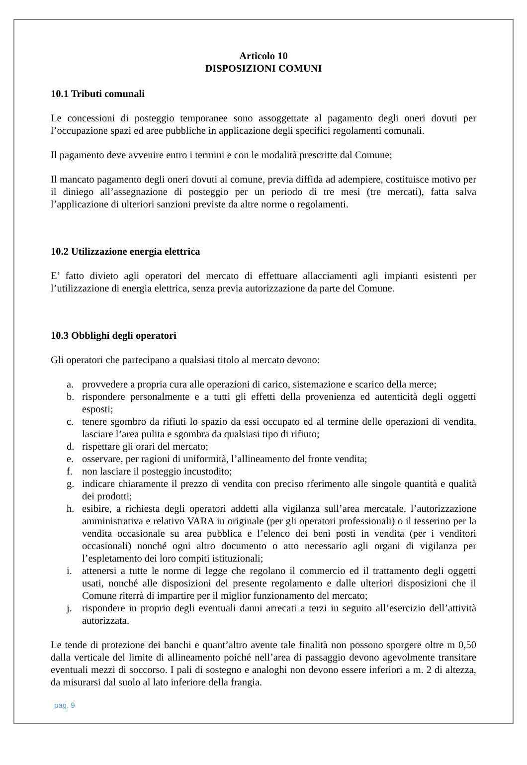Articolo 10
DISPOSIZIONI COMUNI
10.1 Tributi comunali
Le concessioni di posteggio temporanee sono assoggettate al pagamento degli oneri dovuti per l’occupazione spazi ed aree pubbliche in applicazione degli specifici regolamenti comunali.
Il pagamento deve avvenire entro i termini e con le modalità prescritte dal Comune;
Il mancato pagamento degli oneri dovuti al comune, previa diffida ad adempiere, costituisce motivo per il diniego all’assegnazione di posteggio per un periodo di tre mesi (tre mercati), fatta salva l’applicazione di ulteriori sanzioni previste da altre norme o regolamenti.
10.2 Utilizzazione energia elettrica
E’ fatto divieto agli operatori del mercato di effettuare allacciamenti agli impianti esistenti per l’utilizzazione di energia elettrica, senza previa autorizzazione da parte del Comune.
10.3 Obblighi degli operatori
Gli operatori che partecipano a qualsiasi titolo al mercato devono:
a. provvedere a propria cura alle operazioni di carico, sistemazione e scarico della merce;
b. rispondere personalmente e a tutti gli effetti della provenienza ed autenticità degli oggetti esposti;
c. tenere sgombro da rifiuti lo spazio da essi occupato ed al termine delle operazioni di vendita, lasciare l’area pulita e sgombra da qualsiasi tipo di rifiuto;
d. rispettare gli orari del mercato;
e. osservare, per ragioni di uniformità, l’allineamento del fronte vendita;
f. non lasciare il posteggio incustodito;
g. indicare chiaramente il prezzo di vendita con preciso rferimento alle singole quantità e qualità dei prodotti;
h. esibire, a richiesta degli operatori addetti alla vigilanza sull’area mercatale, l’autorizzazione amministrativa e relativo VARA in originale (per gli operatori professionali) o il tesserino per la vendita occasionale su area pubblica e l’elenco dei beni posti in vendita (per i venditori occasionali) nonché ogni altro documento o atto necessario agli organi di vigilanza per l’espletamento dei loro compiti istituzionali;
i. attenersi a tutte le norme di legge che regolano il commercio ed il trattamento degli oggetti usati, nonché alle disposizioni del presente regolamento e dalle ulteriori disposizioni che il Comune riterrà di impartire per il miglior funzionamento del mercato;
j. rispondere in proprio degli eventuali danni arrecati a terzi in seguito all’esercizio dell’attività autorizzata.
Le tende di protezione dei banchi e quant’altro avente tale finalità non possono sporgere oltre m 0,50 dalla verticale del limite di allineamento poiché nell’area di passaggio devono agevolmente transitare eventuali mezzi di soccorso. I pali di sostegno e analoghi non devono essere inferiori a m. 2 di altezza, da misurarsi dal suolo al lato inferiore della frangia.
pag. 9